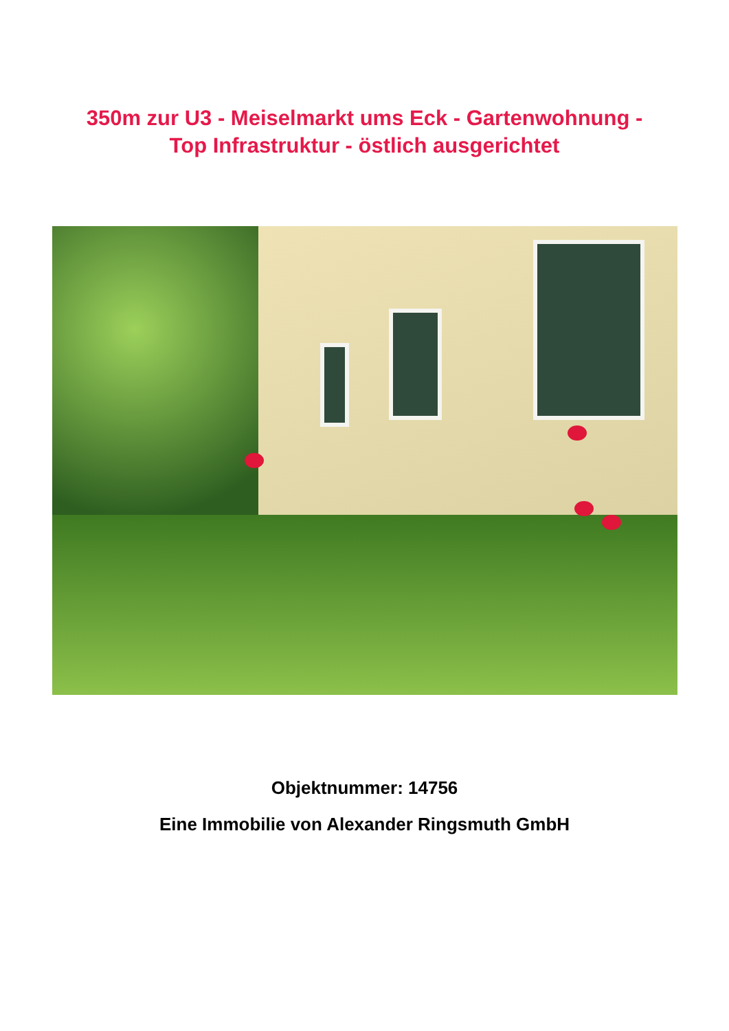350m zur U3 - Meiselmarkt ums Eck - Gartenwohnung -
Top Infrastruktur - östlich ausgerichtet
Objektnummer: 14756
Eine Immobilie von Alexander Ringsmuth GmbH